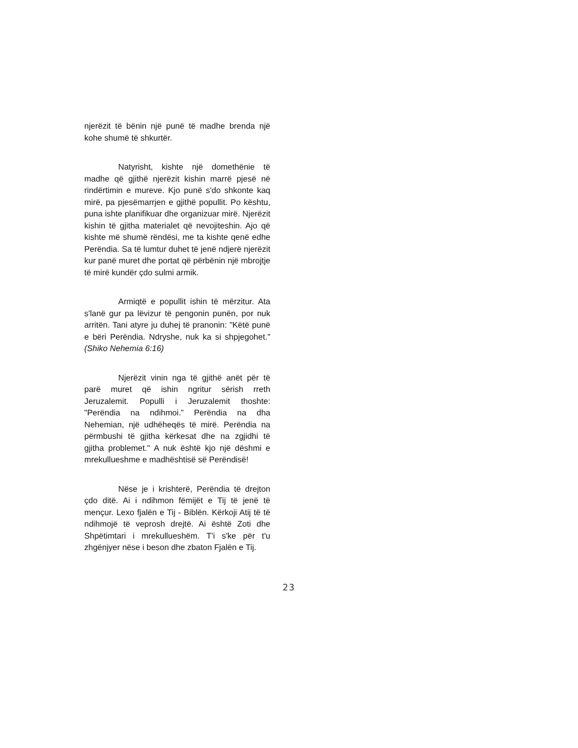njerëzit të bënin një punë të madhe brenda një kohe shumë të shkurtër.
Natyrisht, kishte një domethënie të madhe që gjithë njerëzit kishin marrë pjesë në rindërtimin e mureve. Kjo punë s'do shkonte kaq mirë, pa pjesëmarrjen e gjithë popullit. Po kështu, puna ishte planifikuar dhe organizuar mirë. Njerëzit kishin të gjitha materialet që nevojiteshin. Ajo që kishte më shumë rëndësi, me ta kishte qenë edhe Perëndia. Sa të lumtur duhet të jenë ndjerë njerëzit kur panë muret dhe portat që përbënin një mbrojtje të mirë kundër çdo sulmi armik.
Armiqtë e popullit ishin të mërzitur. Ata s'lanë gur pa lëvizur të pengonin punën, por nuk arritën. Tani atyre ju duhej të pranonin: "Këtë punë e bëri Perëndia. Ndryshe, nuk ka si shpjegohet." (Shiko Nehemia 6:16)
Njerëzit vinin nga të gjithë anët për të parë muret që ishin ngritur sërish rreth Jeruzalemit. Populli i Jeruzalemit thoshte: "Perëndia na ndihmoi.” Perëndia na dha Nehemian, një udhëheqës të mirë. Perëndia na përmbushi të gjitha kërkesat dhe na zgjidhi të gjitha problemet." A nuk është kjo një dëshmi e mrekullueshme e madhështisë së Perëndisë!
Nëse je i krishterë, Perëndia të drejton çdo ditë. Ai i ndihmon fëmijët e Tij të jenë të mençur. Lexo fjalën e Tij - Biblën. Kërkoji Atij të të ndihmojë të veprosh drejtë. Ai është Zoti dhe Shpëtimtari i mrekullueshëm. T'i s'ke për t'u zhgënjyer nëse i beson dhe zbaton Fjalën e Tij.
23